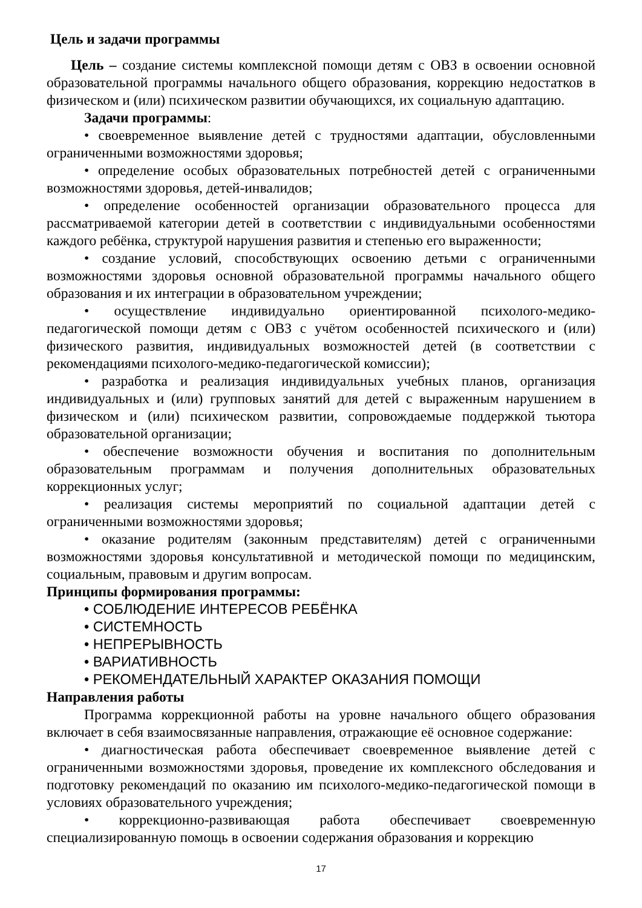Цель и задачи программы
Цель – создание системы комплексной помощи детям с ОВЗ в освоении основной образовательной программы начального общего образования, коррекцию недостатков в физическом и (или) психическом развитии обучающихся, их социальную адаптацию.
Задачи программы:
• своевременное выявление детей с трудностями адаптации, обусловленными ограниченными возможностями здоровья;
• определение особых образовательных потребностей детей с ограниченными возможностями здоровья, детей-инвалидов;
• определение особенностей организации образовательного процесса для рассматриваемой категории детей в соответствии с индивидуальными особенностями каждого ребёнка, структурой нарушения развития и степенью его выраженности;
• создание условий, способствующих освоению детьми с ограниченными возможностями здоровья основной образовательной программы начального общего образования и их интеграции в образовательном учреждении;
• осуществление индивидуально ориентированной психолого-медико-педагогической помощи детям с ОВЗ с учётом особенностей психического и (или) физического развития, индивидуальных возможностей детей (в соответствии с рекомендациями психолого-медико-педагогической комиссии);
• разработка и реализация индивидуальных учебных планов, организация индивидуальных и (или) групповых занятий для детей с выраженным нарушением в физическом и (или) психическом развитии, сопровождаемые поддержкой тьютора образовательной организации;
• обеспечение возможности обучения и воспитания по дополнительным образовательным программам и получения дополнительных образовательных коррекционных услуг;
• реализация системы мероприятий по социальной адаптации детей с ограниченными возможностями здоровья;
• оказание родителям (законным представителям) детей с ограниченными возможностями здоровья консультативной и методической помощи по медицинским, социальным, правовым и другим вопросам.
Принципы формирования программы:
• СОБЛЮДЕНИЕ ИНТЕРЕСОВ РЕБЁНКА
• СИСТЕМНОСТЬ
• НЕПРЕРЫВНОСТЬ
• ВАРИАТИВНОСТЬ
• РЕКОМЕНДАТЕЛЬНЫЙ ХАРАКТЕР ОКАЗАНИЯ ПОМОЩИ
Направления работы
Программа коррекционной работы на уровне начального общего образования включает в себя взаимосвязанные направления, отражающие её основное содержание:
• диагностическая работа обеспечивает своевременное выявление детей с ограниченными возможностями здоровья, проведение их комплексного обследования и подготовку рекомендаций по оказанию им психолого-медико-педагогической помощи в условиях образовательного учреждения;
• коррекционно-развивающая работа обеспечивает своевременную специализированную помощь в освоении содержания образования и коррекцию
17